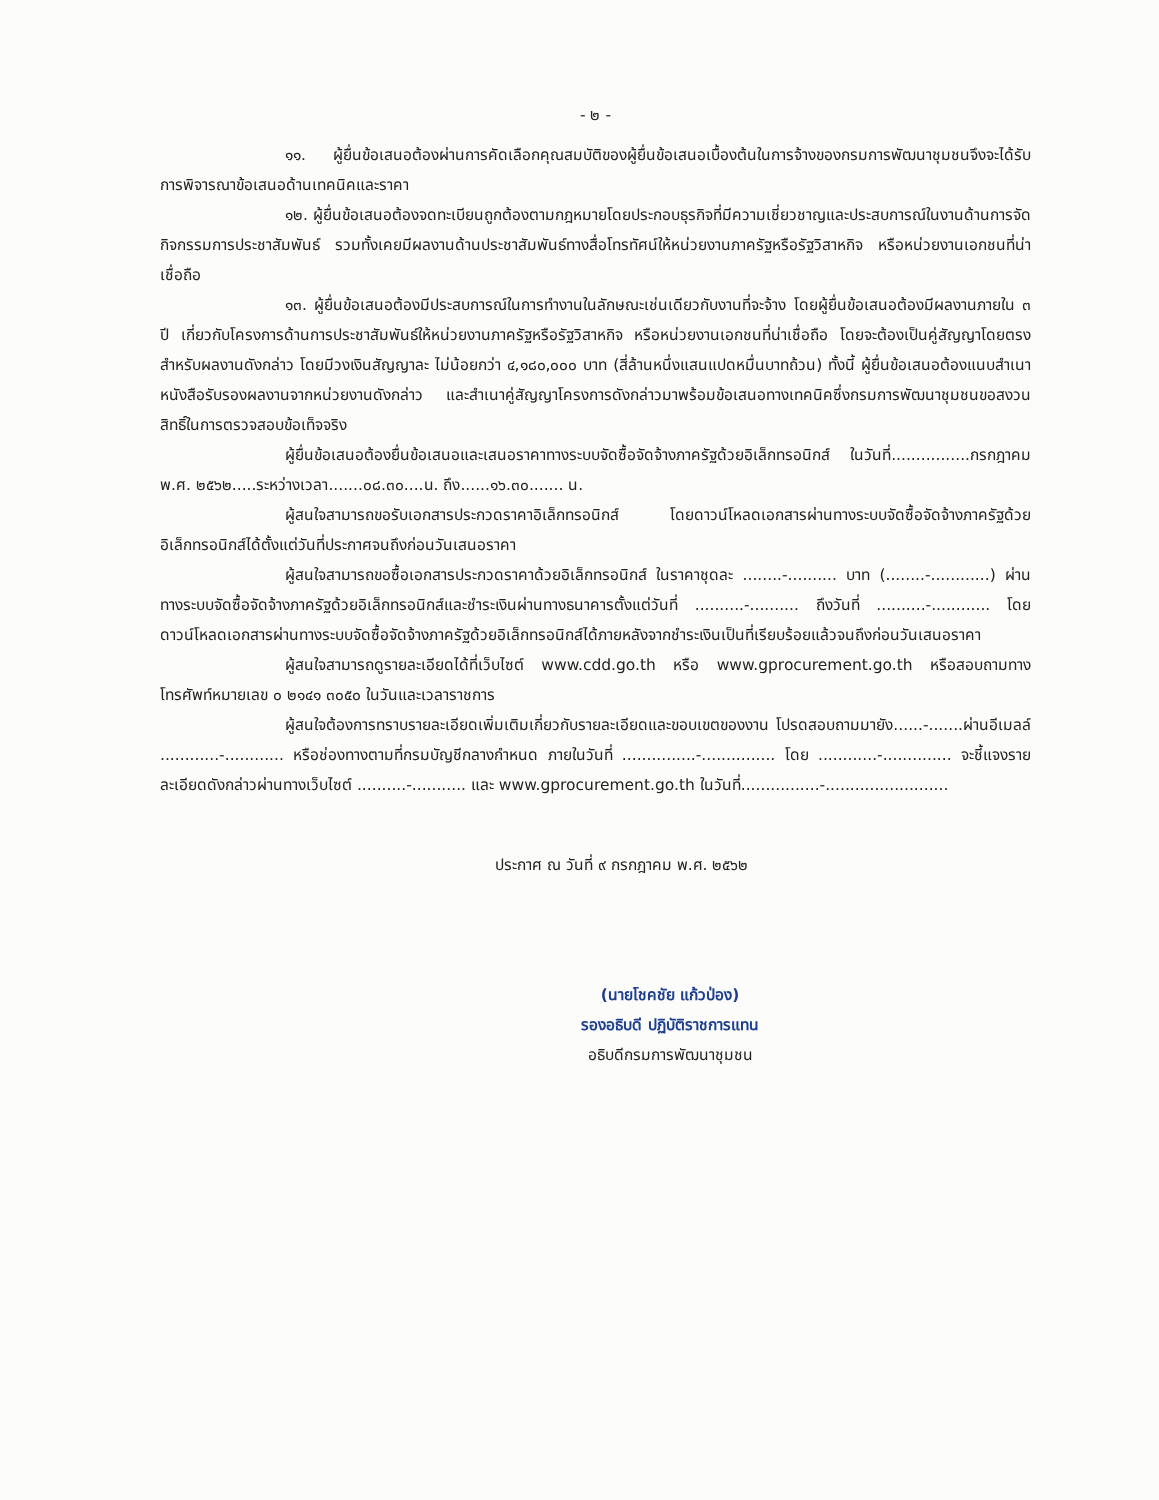- ๒ -
๑๑. ผู้ยื่นข้อเสนอต้องผ่านการคัดเลือกคุณสมบัติของผู้ยื่นข้อเสนอเบื้องต้นในการจ้างของกรมการพัฒนาชุมชนจึงจะได้รับการพิจารณาข้อเสนอด้านเทคนิคและราคา
๑๒. ผู้ยื่นข้อเสนอต้องจดทะเบียนถูกต้องตามกฎหมายโดยประกอบธุรกิจที่มีความเชี่ยวชาญและประสบการณ์ในงานด้านการจัดกิจกรรมการประชาสัมพันธ์ รวมทั้งเคยมีผลงานด้านประชาสัมพันธ์ทางสื่อโทรทัศน์ให้หน่วยงานภาครัฐหรือรัฐวิสาหกิจ หรือหน่วยงานเอกชนที่น่าเชื่อถือ
๑๓. ผู้ยื่นข้อเสนอต้องมีประสบการณ์ในการทำงานในลักษณะเช่นเดียวกับงานที่จะจ้าง โดยผู้ยื่นข้อเสนอต้องมีผลงานภายใน ๓ ปี เกี่ยวกับโครงการด้านการประชาสัมพันธ์ให้หน่วยงานภาครัฐหรือรัฐวิสาหกิจ หรือหน่วยงานเอกชนที่น่าเชื่อถือ โดยจะต้องเป็นคู่สัญญาโดยตรงสำหรับผลงานดังกล่าว โดยมีวงเงินสัญญาละ ไม่น้อยกว่า ๔,๑๘๐,๐๐๐ บาท (สี่ล้านหนึ่งแสนแปดหมื่นบาทถ้วน) ทั้งนี้ ผู้ยื่นข้อเสนอต้องแนบสำเนาหนังสือรับรองผลงานจากหน่วยงานดังกล่าว และสำเนาคู่สัญญาโครงการดังกล่าวมาพร้อมข้อเสนอทางเทคนิคซึ่งกรมการพัฒนาชุมชนขอสงวนสิทธิ์ในการตรวจสอบข้อเท็จจริง
ผู้ยื่นข้อเสนอต้องยื่นข้อเสนอและเสนอราคาทางระบบจัดซื้อจัดจ้างภาครัฐด้วยอิเล็กทรอนิกส์ ในวันที่................กรกฎาคม พ.ศ. ๒๕๖๒.....ระหว่างเวลา.......๐๘.๓๐....น. ถึง......๑๖.๓๐....... น.
ผู้สนใจสามารถขอรับเอกสารประกวดราคาอิเล็กทรอนิกส์ โดยดาวน์โหลดเอกสารผ่านทางระบบจัดซื้อจัดจ้างภาครัฐด้วยอิเล็กทรอนิกส์ได้ตั้งแต่วันที่ประกาศจนถึงก่อนวันเสนอราคา
ผู้สนใจสามารถขอซื้อเอกสารประกวดราคาด้วยอิเล็กทรอนิกส์ ในราคาชุดละ ........-.......... บาท (........-............) ผ่านทางระบบจัดซื้อจัดจ้างภาครัฐด้วยอิเล็กทรอนิกส์และชำระเงินผ่านทางธนาคารตั้งแต่วันที่ ..........-.......... ถึงวันที่ ..........-............ โดยดาวน์โหลดเอกสารผ่านทางระบบจัดซื้อจัดจ้างภาครัฐด้วยอิเล็กทรอนิกส์ได้ภายหลังจากชำระเงินเป็นที่เรียบร้อยแล้วจนถึงก่อนวันเสนอราคา
ผู้สนใจสามารถดูรายละเอียดได้ที่เว็บไซต์ www.cdd.go.th หรือ www.gprocurement.go.th หรือสอบถามทางโทรศัพท์หมายเลข ๐ ๒๑๔๑ ๓๐๕๐ ในวันและเวลาราชการ
ผู้สนใจต้องการทราบรายละเอียดเพิ่มเติมเกี่ยวกับรายละเอียดและขอบเขตของงาน โปรดสอบถามมายัง......-.......ผ่านอีเมลล์ ............-............ หรือช่องทางตามที่กรมบัญชีกลางกำหนด ภายในวันที่ ...............-............... โดย ............-.............. จะชี้แจงรายละเอียดดังกล่าวผ่านทางเว็บไซต์ ..........-........... และ www.gprocurement.go.th ในวันที่................-.........................
ประกาศ ณ วันที่ ๙ กรกฎาคม พ.ศ. ๒๕๖๒
(นายโชคชัย แก้วป่อง)
รองอธิบดี ปฏิบัติราชการแทน
อธิบดีกรมการพัฒนาชุมชน